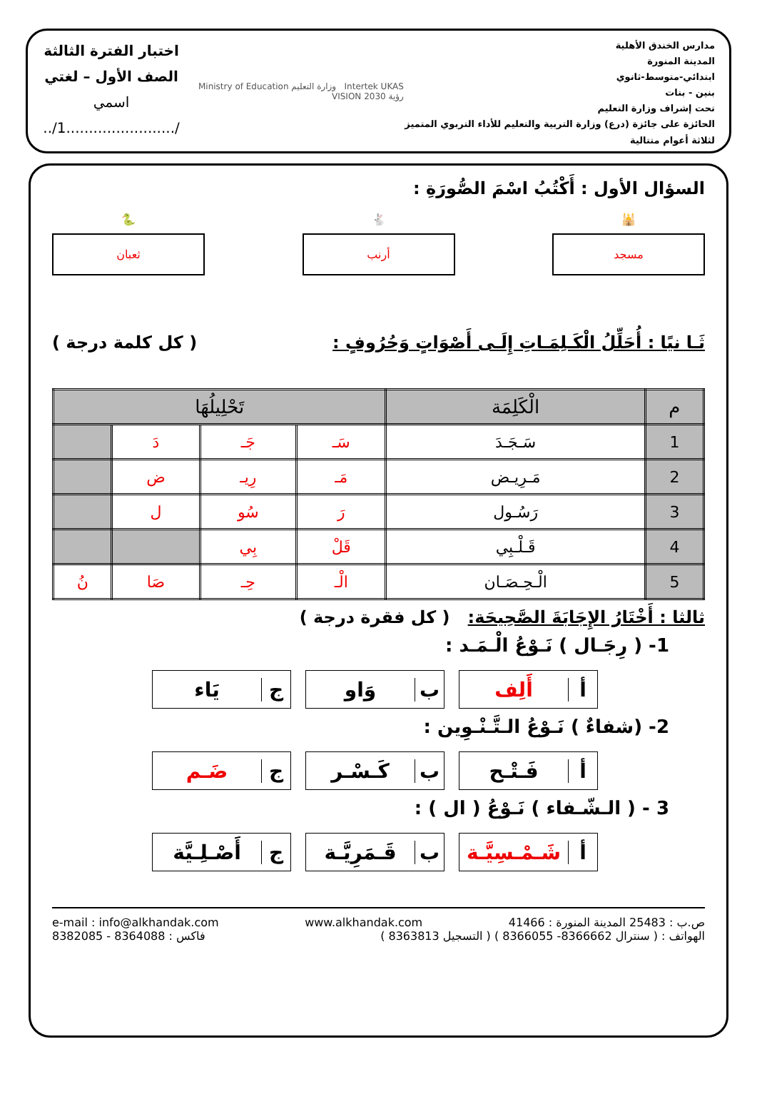مدارس الخندق الأهلية
المدينة المنورة
ابتدائي-متوسط-ثانوي
بنين - بنات
تحت إشراف وزارة التعليم
الحائزة على جائزة (درع) وزارة التربية والتعليم للأداء التربوي المتميز لثلاثة أعوام متتالية
Intertek UKAS وزارة التعليم Ministry of Education رؤية 2030 VISION
اختبار الفترة الثالثة
الصف الأول – لغتي
اسمي /........................1/..
السؤال الأول : أَكْتُبُ اسْمَ الصُّورَةِ :
🕌
مسجد
🐇
أرنب
🐍
ثعبان
ثَـا نيًا : أُحَلِّلُ الْكَـلِمَـاتِ إِلَـى أَصْوَاتٍ وَحُرُوفٍ :
( كل كلمة درجة )
| م | الْكَلِمَة | تَحْلِيلُهَا | | | |
| --- | --- | --- | --- | --- | --- |
| 1 | سَـجَـدَ | سَـ | جَـ | دَ | |
| 2 | مَـرِيـض | مَـ | رِيـ | ض | |
| 3 | رَسُـول | رَ | سُو | ل | |
| 4 | قَـلْـبِي | قَلْ | بِي | | |
| 5 | الْـحِـصَـان | الْـ | حِـ | صَا | نُ |
ثالثا : أَخْتَارُ الإِجَابَةَ الصَّحِيحَة: ( كل فقرة درجة )
1- ( رِجَـال ) نَـوْعُ الْـمَـد :
أ أَلِف ب وَاو ج يَاء
2- (شفاءٌ ) نَـوْعُ الـتَّـنْـوِين :
أ فَـتْـح ب كَـسْـر ج ضَـم
3 - ( الـشّـفاء ) نَـوْعُ ( ال ) :
أ شَـمْـسِيَّـة ب قَـمَرِيَّـة ج أَصْـلِـيَّة
ص.ب : 25483 المدينة المنورة : 41466 www.alkhandak.com e-mail : info@alkhandak.com الهواتف : ( سنترال 8366662- 8366055 ) ( التسجيل 8363813 ) فاكس : 8364088 - 8382085